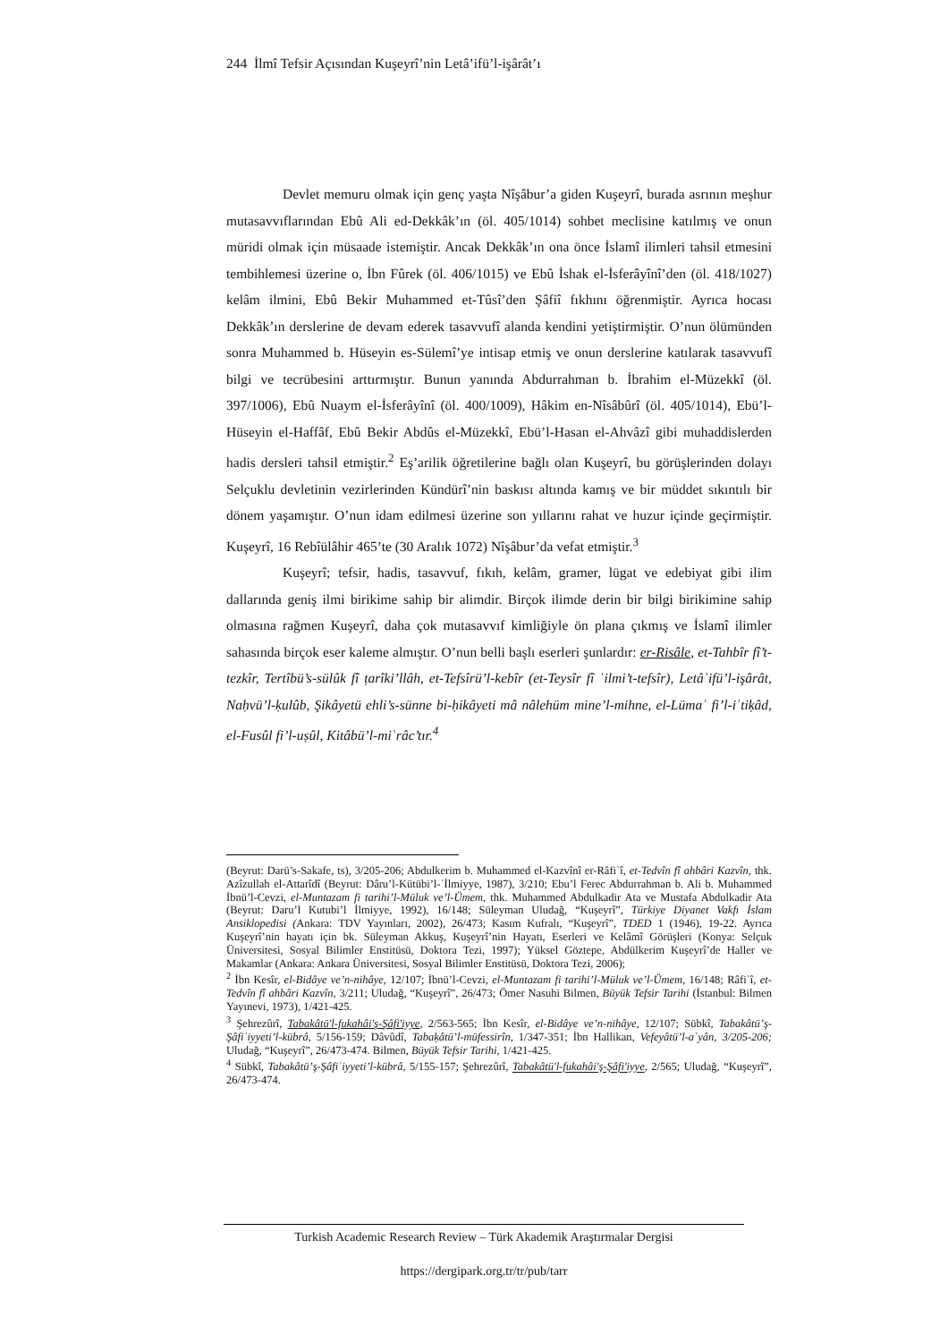244 İlmî Tefsir Açısından Kuşeyrî’nin Letâ’ifü’l-işârât’ı
Devlet memuru olmak için genç yaşta Nîşâbur’a giden Kuşeyrî, burada asrının meşhur mutasavvıflarından Ebû Ali ed-Dekkâk’ın (öl. 405/1014) sohbet meclisine katılmış ve onun müridi olmak için müsaade istemiştir. Ancak Dekkâk’ın ona önce İslamî ilimleri tahsil etmesini tembihlemesi üzerine o, İbn Fûrek (öl. 406/1015) ve Ebû İshak el-İsferâyînî’den (öl. 418/1027) kelâm ilmini, Ebû Bekir Muhammed et-Tûsî’den Şâfiî fıkhını öğrenmiştir. Ayrıca hocası Dekkâk’ın derslerine de devam ederek tasavvufî alanda kendini yetiştirmiştir. O’nun ölümünden sonra Muhammed b. Hüseyin es-Sülemî’ye intisap etmiş ve onun derslerine katılarak tasavvufî bilgi ve tecrübesini arttırmıştır. Bunun yanında Abdurrahman b. İbrahim el-Müzekkî (öl. 397/1006), Ebû Nuaym el-İsferâyînî (öl. 400/1009), Hâkim en-Nîsâbûrî (öl. 405/1014), Ebü’l-Hüseyin el-Haffâf, Ebû Bekir Abdûs el-Müzekkî, Ebü’l-Hasan el-Ahvâzî gibi muhaddislerden hadis dersleri tahsil etmiştir.<sup>2</sup> Eş’arilik öğretilerine bağlı olan Kuşeyrî, bu görüşlerinden dolayı Selçuklu devletinin vezirlerinden Kündürî’nin baskısı altında kamış ve bir müddet sıkıntılı bir dönem yaşamıştır. O’nun idam edilmesi üzerine son yıllarını rahat ve huzur içinde geçirmiştir. Kuşeyrî, 16 Rebîülâhir 465’te (30 Aralık 1072) Nîşâbur’da vefat etmiştir.<sup>3</sup>
Kuşeyrî; tefsir, hadis, tasavvuf, fıkıh, kelâm, gramer, lügat ve edebiyat gibi ilim dallarında geniş ilmi birikime sahip bir alimdir. Birçok ilimde derin bir bilgi birikimine sahip olmasına rağmen Kuşeyrî, daha çok mutasavvıf kimliğiyle ön plana çıkmış ve İslamî ilimler sahasında birçok eser kaleme almıştır. O’nun belli başlı eserleri şunlardır: er-Risâle, et-Tahbîr fî’t-tezkîr, Tertîbü’s-sülûk fî ṭarîki’llâh, et-Tefsîrü’l-kebîr (et-Teysîr fî ʿilmi’t-tefsîr), Letâʾifü’l-işârât, Naḥvü’l-ḳulûb, Şikâyetü ehli’s-sünne bi-ḥikâyeti mâ nâlehüm mine’l-mihne, el-Lümaʿ fi’l-iʿtiḳâd, el-Fusûl fi’l-uṣûl, Kitâbü’l-miʿrâc’tır.<sup>4</sup>
(Beyrut: Darü’s-Sakafe, ts), 3/205-206; Abdulkerim b. Muhammed el-Kazvînî er-Râfiʿî, et-Tedvîn fî ahbâri Kazvîn, thk. Azîzullah el-Attarîdî (Beyrut: Dâru’l-Kütübi’l-ʿİlmiyye, 1987), 3/210; Ebu’l Ferec Abdurrahman b. Ali b. Muhammed İbnü’l-Cevzi, el-Muntazam fi tarihi’l-Müluk ve’l-Ümem, thk. Muhammed Abdulkadir Ata ve Mustafa Abdulkadir Ata (Beyrut: Daru’l Kutubi’l İlmiyye, 1992), 16/148; Süleyman Uludağ, “Kuşeyrî”, Türkiye Diyanet Vakfı İslam Ansiklopedisi (Ankara: TDV Yayınları, 2002), 26/473; Kasım Kufralı, “Kuşeyrî”, TDED 1 (1946), 19-22. Ayrıca Kuşeyrî’nin hayatı için bk. Süleyman Akkuş, Kuşeyrî’nin Hayatı, Eserleri ve Kelâmî Görüşleri (Konya: Selçuk Üniversitesi, Sosyal Bilimler Enstitüsü, Doktora Tezi, 1997); Yüksel Göztepe, Abdülkerim Kuşeyrî’de Haller ve Makamlar (Ankara: Ankara Üniversitesi, Sosyal Bilimler Enstitüsü, Doktora Tezi, 2006);
<sup>2</sup> İbn Kesîr, el-Bidâye ve’n-nihâye, 12/107; İbnü’l-Cevzi, el-Muntazam fi tarihi’l-Müluk ve’l-Ümem, 16/148; Râfiʿî, et-Tedvîn fî ahbâri Kazvîn, 3/211; Uludağ, “Kuşeyrî”, 26/473; Ömer Nasuhi Bilmen, Büyük Tefsir Tarihi (İstanbul: Bilmen Yayınevi, 1973), 1/421-425.
<sup>3</sup> Şehrezûrî, Tabakâtü'l-fukahâi'ş-Şâfi'iyye, 2/563-565; İbn Kesîr, el-Bidâye ve’n-nihâye, 12/107; Sübkî, Tabakâtü’ş-Şâfiʿiyyeti’l-kübrâ, 5/156-159; Dâvûdî, Tabaḳâtü’l-müfessirîn, 1/347-351; İbn Hallikan, Vefeyâtü’l-aʿyân, 3/205-206; Uludağ, “Kuşeyrî”, 26/473-474. Bilmen, Büyük Tefsir Tarihi, 1/421-425.
<sup>4</sup> Sübkî, Tabakâtü’ş-Şâfiʿiyyeti’l-kübrâ, 5/155-157; Şehrezûrî, Tabakâtü'l-fukahâi'ş-Şâfi'iyye, 2/565; Uludağ, “Kuşeyrî”, 26/473-474.
Turkish Academic Research Review – Türk Akademik Araştırmalar Dergisi
https://dergipark.org.tr/tr/pub/tarr